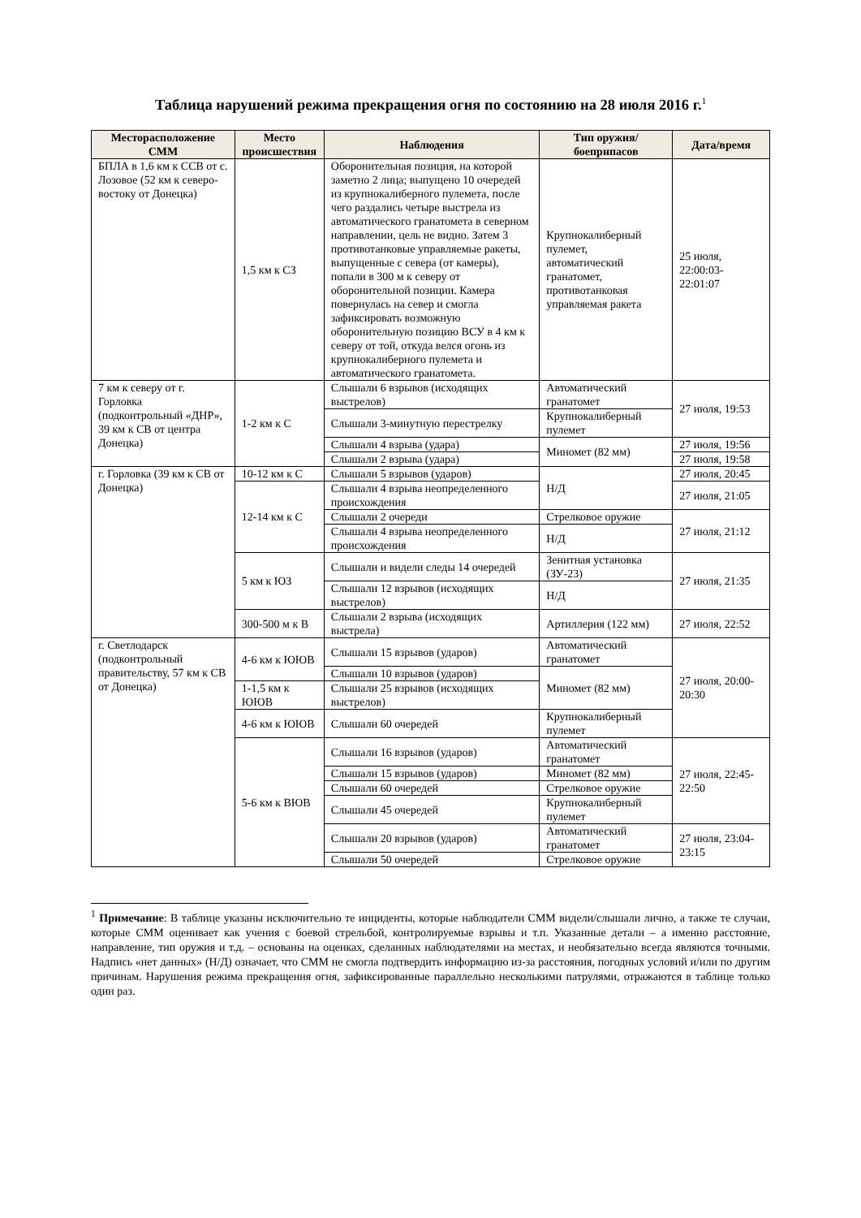Таблица нарушений режима прекращения огня по состоянию на 28 июля 2016 г.<sup>1</sup>
| Месторасположение СММ | Место происшествия | Наблюдения | Тип оружия/боеприпасов | Дата/время |
| --- | --- | --- | --- | --- |
| БПЛА в 1,6 км к ССВ от с. Лозовое (52 км к северо-востоку от Донецка) | 1,5 км к СЗ | Оборонительная позиция, на которой заметно 2 лица; выпущено 10 очередей из крупнокалиберного пулемета, после чего раздались четыре выстрела из автоматического гранатомета в северном направлении, цель не видно. Затем 3 противотанковые управляемые ракеты, выпущенные с севера (от камеры), попали в 300 м к северу от оборонительной позиции. Камера повернулась на север и смогла зафиксировать возможную оборонительную позицию ВСУ в 4 км к северу от той, откуда велся огонь из крупнокалиберного пулемета и автоматического гранатомета. | Крупнокалиберный пулемет, автоматический гранатомет, противотанковая управляемая ракета | 25 июля, 22:00:03-22:01:07 |
| 7 км к северу от г. Горловка (подконтрольный «ДНР», 39 км к СВ от центра Донецка) | 1-2 км к С | Слышали 6 взрывов (исходящих выстрелов) | Автоматический гранатомет | 27 июля, 19:53 |
| | | Слышали 3-минутную перестрелку | Крупнокалиберный пулемет | |
| | | Слышали 4 взрыва (удара) | Миномет (82 мм) | 27 июля, 19:56 |
| | | Слышали 2 взрыва (удара) | | 27 июля, 19:58 |
| г. Горловка (39 км к СВ от Донецка) | 10-12 км к С | Слышали 5 взрывов (ударов) | Н/Д | 27 июля, 20:45 |
| | 12-14 км к С | Слышали 4 взрыва неопределенного происхождения | | 27 июля, 21:05 |
| | | Слышали 2 очереди | Стрелковое оружие | 27 июля, 21:12 |
| | | Слышали 4 взрыва неопределенного происхождения | Н/Д | |
| | 5 км к ЮЗ | Слышали и видели следы 14 очередей | Зенитная установка (ЗУ-23) | 27 июля, 21:35 |
| | | Слышали 12 взрывов (исходящих выстрелов) | Н/Д | |
| | 300-500 м к В | Слышали 2 взрыва (исходящих выстрела) | Артиллерия (122 мм) | 27 июля, 22:52 |
| г. Светлодарск (подконтрольный правительству, 57 км к СВ от Донецка) | 4-6 км к ЮЮВ | Слышали 15 взрывов (ударов) | Автоматический гранатомет | 27 июля, 20:00-20:30 |
| | | Слышали 10 взрывов (ударов) | Миномет (82 мм) | |
| | 1-1,5 км к ЮЮВ | Слышали 25 взрывов (исходящих выстрелов) | | |
| | 4-6 км к ЮЮВ | Слышали 60 очередей | Крупнокалиберный пулемет | |
| | 5-6 км к ВЮВ | Слышали 16 взрывов (ударов) | Автоматический гранатомет | 27 июля, 22:45-22:50 |
| | | Слышали 15 взрывов (ударов) | Миномет (82 мм) | |
| | | Слышали 60 очередей | Стрелковое оружие | |
| | | Слышали 45 очередей | Крупнокалиберный пулемет | |
| | | Слышали 20 взрывов (ударов) | Автоматический гранатомет | 27 июля, 23:04-23:15 |
| | | Слышали 50 очередей | Стрелковое оружие | |
<sup>1</sup> Примечание: В таблице указаны исключительно те инциденты, которые наблюдатели СММ видели/слышали лично, а также те случаи, которые СММ оценивает как учения с боевой стрельбой, контролируемые взрывы и т.п. Указанные детали – а именно расстояние, направление, тип оружия и т.д. – основаны на оценках, сделанных наблюдателями на местах, и необязательно всегда являются точными. Надпись «нет данных» (Н/Д) означает, что СММ не смогла подтвердить информацию из-за расстояния, погодных условий и/или по другим причинам. Нарушения режима прекращения огня, зафиксированные параллельно несколькими патрулями, отражаются в таблице только один раз.